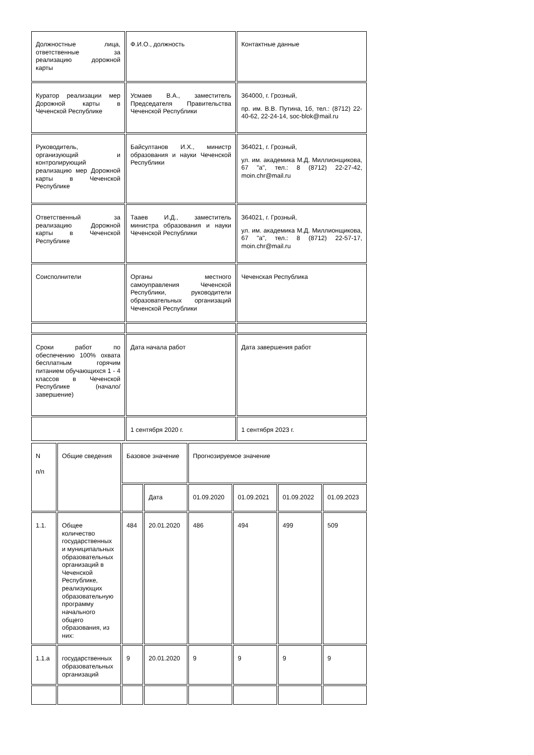| Должностные лица, ответственные за реализацию дорожной карты | Ф.И.О., должность | Контактные данные |
| Куратор реализации мер Дорожной карты в Чеченской Республике | Усмаев В.А., заместитель Председателя Правительства Чеченской Республики | 364000, г. Грозный, пр. им. В.В. Путина, 1б, тел.: (8712) 22-40-62, 22-24-14, soc-blok@mail.ru |
| Руководитель, организующий и контролирующий реализацию мер Дорожной карты в Чеченской Республике | Байсултанов И.Х., министр образования и науки Чеченской Республики | 364021, г. Грозный, ул. им. академика М.Д. Миллионщикова, 67 "а", тел.: 8 (8712) 22-27-42, moin.chr@mail.ru |
| Ответственный за реализацию Дорожной карты в Чеченской Республике | Тааев И.Д., заместитель министра образования и науки Чеченской Республики | 364021, г. Грозный, ул. им. академика М.Д. Миллионщикова, 67 "а", тел.: 8 (8712) 22-57-17, moin.chr@mail.ru |
| Соисполнители | Органы местного самоуправления Чеченской Республики, руководители образовательных организаций Чеченской Республики | Чеченская Республика |
| Сроки работ по обеспечению 100% охвата бесплатным горячим питанием обучающихся 1 - 4 классов в Чеченской Республике (начало/завершение) | Дата начала работ | Дата завершения работ |
| | 1 сентября 2020 г. | 1 сентября 2023 г. |
| N п/п | Общие сведения | Базовое значение | | Прогнозируемое значение | | | |
| | | | Дата | 01.09.2020 | 01.09.2021 | 01.09.2022 | 01.09.2023 |
| 1.1. | Общее количество государственных и муниципальных образовательных организаций в Чеченской Республике, реализующих образовательную программу начального общего образования, из них: | 484 | 20.01.2020 | 486 | 494 | 499 | 509 |
| 1.1.а | государственных образовательных организаций | 9 | 20.01.2020 | 9 | 9 | 9 | 9 |